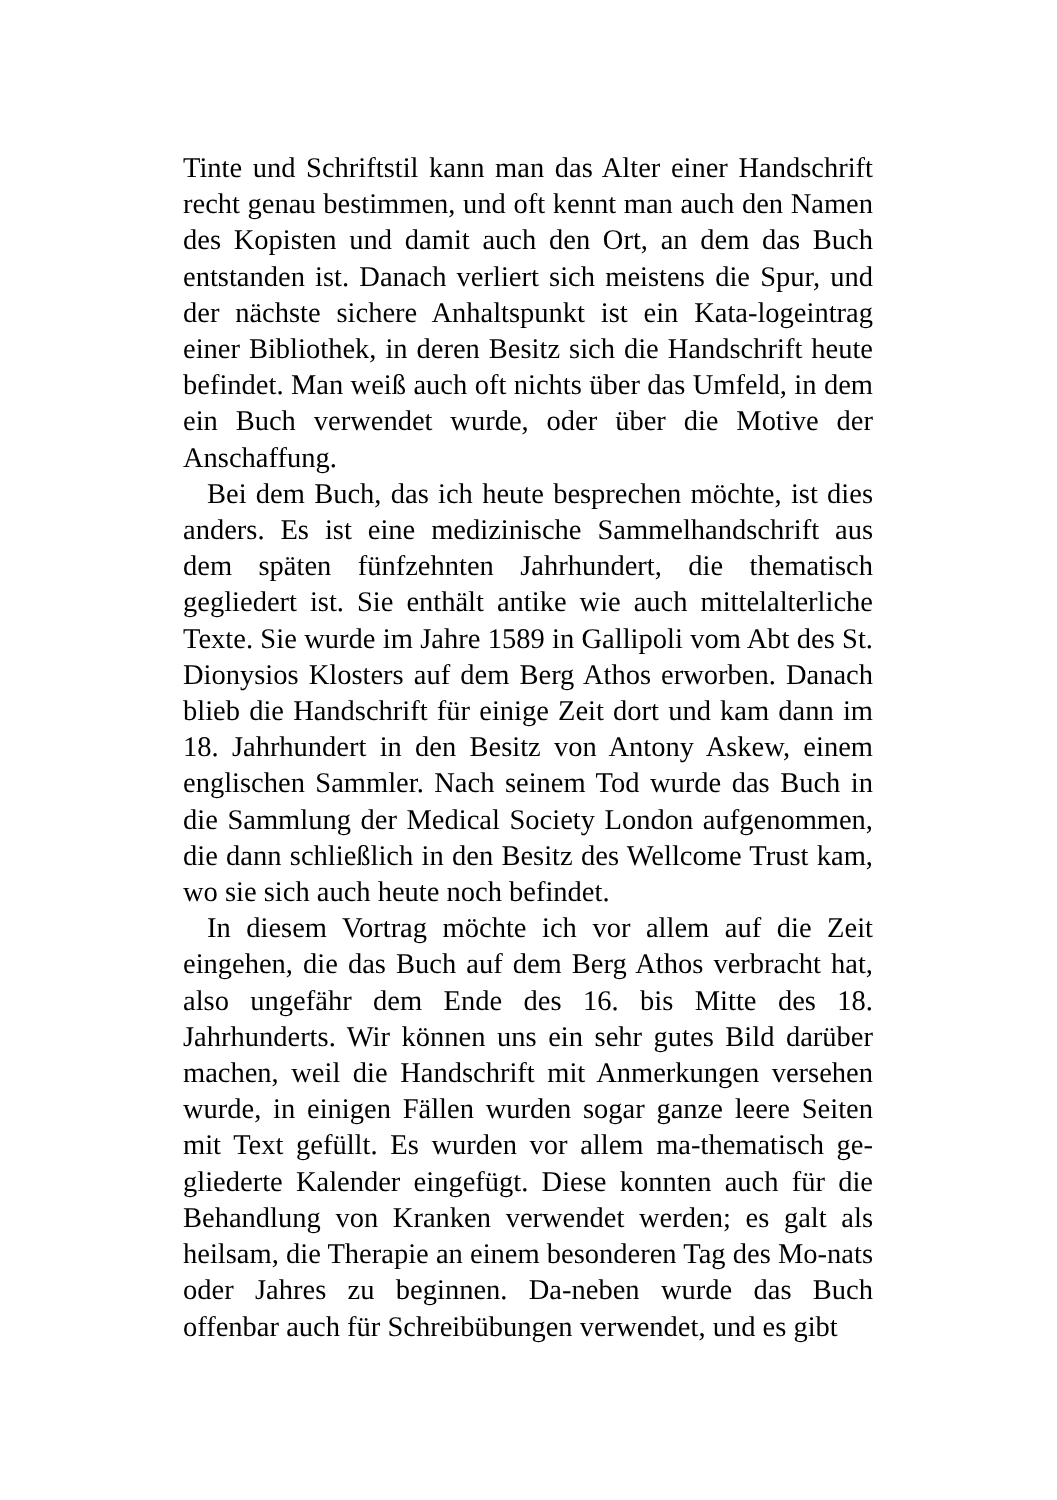Tinte und Schriftstil kann man das Alter einer Handschrift recht genau bestimmen, und oft kennt man auch den Namen des Kopisten und damit auch den Ort, an dem das Buch entstanden ist. Danach verliert sich meistens die Spur, und der nächste sichere Anhaltspunkt ist ein Kata-logeintrag einer Bibliothek, in deren Besitz sich die Handschrift heute befindet. Man weiß auch oft nichts über das Umfeld, in dem ein Buch verwendet wurde, oder über die Motive der Anschaffung.
Bei dem Buch, das ich heute besprechen möchte, ist dies anders. Es ist eine medizinische Sammelhandschrift aus dem späten fünfzehnten Jahrhundert, die thematisch gegliedert ist. Sie enthält antike wie auch mittelalterliche Texte. Sie wurde im Jahre 1589 in Gallipoli vom Abt des St. Dionysios Klosters auf dem Berg Athos erworben. Danach blieb die Handschrift für einige Zeit dort und kam dann im 18. Jahrhundert in den Besitz von Antony Askew, einem englischen Sammler. Nach seinem Tod wurde das Buch in die Sammlung der Medical Society London aufgenommen, die dann schließlich in den Besitz des Wellcome Trust kam, wo sie sich auch heute noch befindet.
In diesem Vortrag möchte ich vor allem auf die Zeit eingehen, die das Buch auf dem Berg Athos verbracht hat, also ungefähr dem Ende des 16. bis Mitte des 18. Jahrhunderts. Wir können uns ein sehr gutes Bild darüber machen, weil die Handschrift mit Anmerkungen versehen wurde, in einigen Fällen wurden sogar ganze leere Seiten mit Text gefüllt. Es wurden vor allem ma-thematisch ge-gliederte Kalender eingefügt. Diese konnten auch für die Behandlung von Kranken verwendet werden; es galt als heilsam, die Therapie an einem besonderen Tag des Mo-nats oder Jahres zu beginnen. Da-neben wurde das Buch offenbar auch für Schreibübungen verwendet, und es gibt